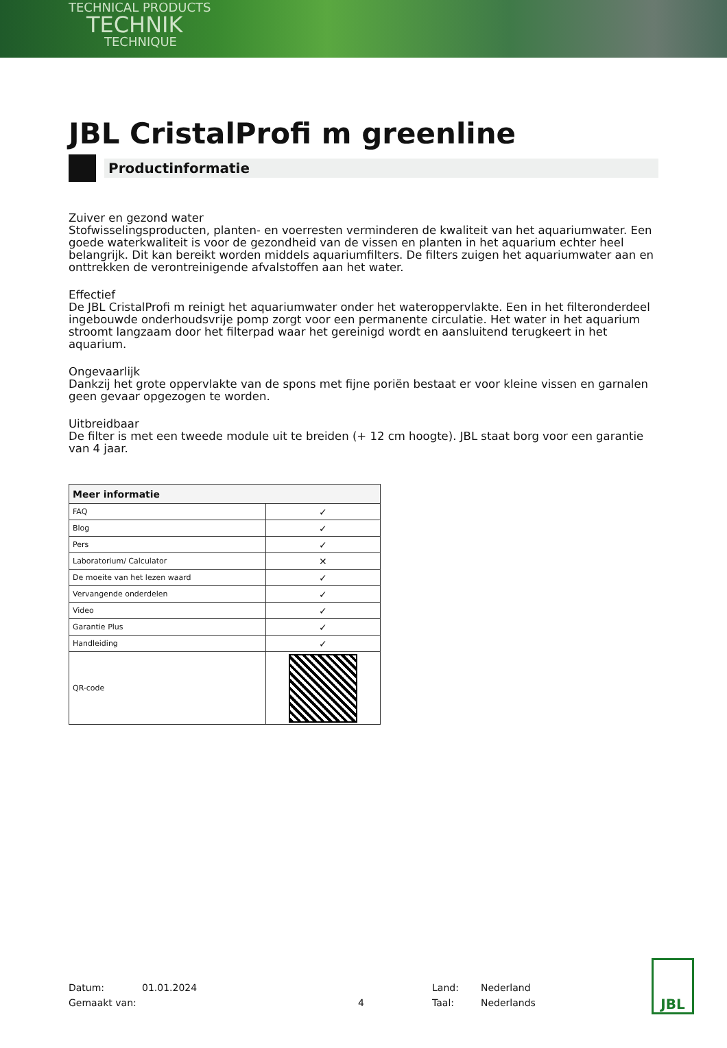TECHNICAL PRODUCTS
TECHNIK
TECHNIQUE
JBL CristalProfi m greenline
Productinformatie
Zuiver en gezond water
Stofwisselingsproducten, planten- en voerresten verminderen de kwaliteit van het aquariumwater. Een goede waterkwaliteit is voor de gezondheid van de vissen en planten in het aquarium echter heel belangrijk. Dit kan bereikt worden middels aquariumfilters. De filters zuigen het aquariumwater aan en onttrekken de verontreinigende afvalstoffen aan het water.
Effectief
De JBL CristalProfi m reinigt het aquariumwater onder het wateroppervlakte. Een in het filteronderdeel ingebouwde onderhoudsvrije pomp zorgt voor een permanente circulatie. Het water in het aquarium stroomt langzaam door het filterpad waar het gereinigd wordt en aansluitend terugkeert in het aquarium.
Ongevaarlijk
Dankzij het grote oppervlakte van de spons met fijne poriën bestaat er voor kleine vissen en garnalen geen gevaar opgezogen te worden.
Uitbreidbaar
De filter is met een tweede module uit te breiden (+ 12 cm hoogte). JBL staat borg voor een garantie van 4 jaar.
| Meer informatie | |
| --- | --- |
| FAQ | ✓ |
| Blog | ✓ |
| Pers | ✓ |
| Laboratorium/ Calculator | ✕ |
| De moeite van het lezen waard | ✓ |
| Vervangende onderdelen | ✓ |
| Video | ✓ |
| Garantie Plus | ✓ |
| Handleiding | ✓ |
| QR-code | |
Datum:
Gemaakt van:
01.01.2024
4 Land:
Taal:
Nederland
Nederlands
JBL